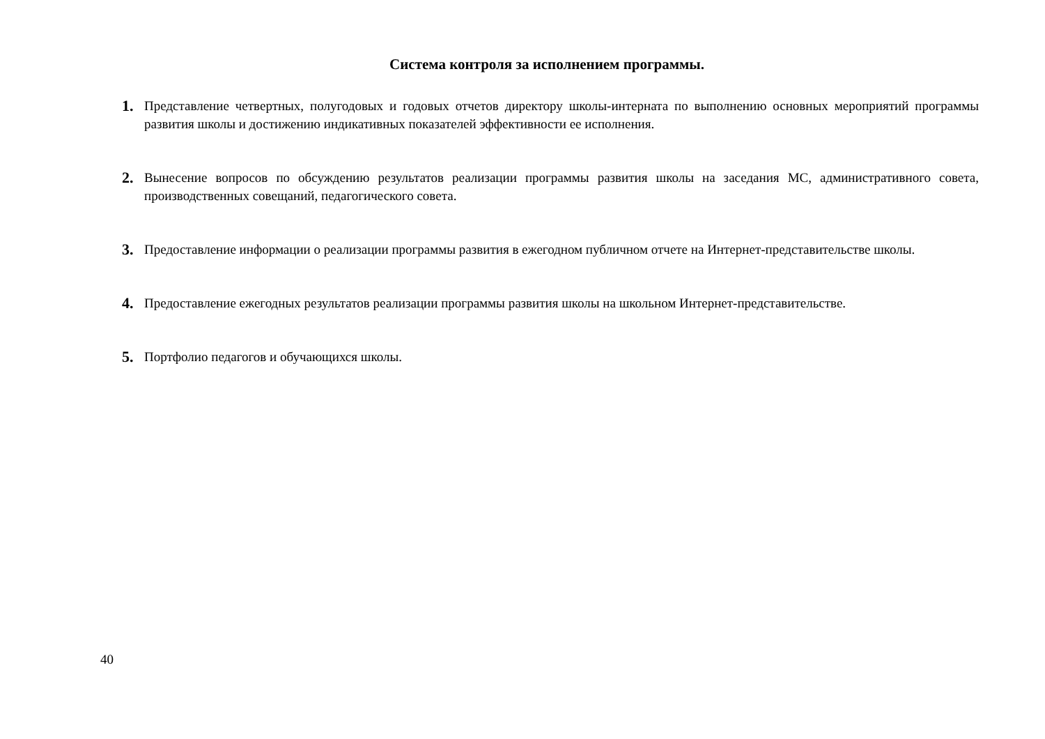Система контроля за исполнением программы.
1. Представление четвертных, полугодовых и годовых отчетов директору школы-интерната по выполнению основных мероприятий программы развития школы и достижению индикативных показателей эффективности ее исполнения.
2. Вынесение вопросов по обсуждению результатов реализации программы развития школы на заседания МС, административного совета, производственных совещаний, педагогического совета.
3. Предоставление информации о реализации программы развития в ежегодном публичном отчете на Интернет-представительстве школы.
4. Предоставление ежегодных результатов реализации программы развития школы на школьном Интернет-представительстве.
5. Портфолио педагогов и обучающихся школы.
40